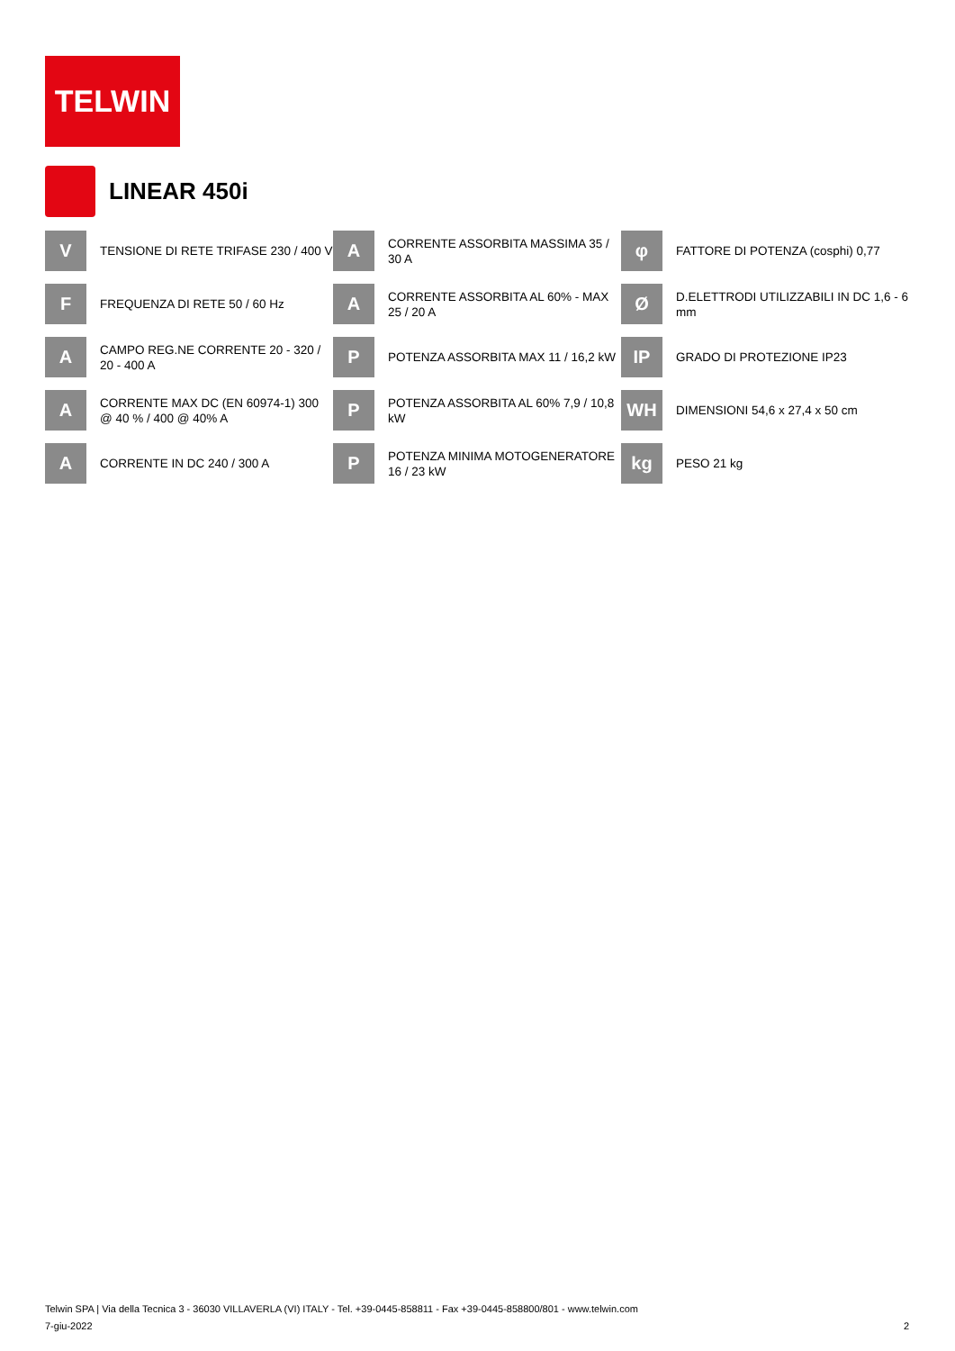TELWIN
LINEAR 450i
V
TENSIONE DI RETE TRIFASE 230 / 400 V
A
CORRENTE ASSORBITA MASSIMA 35 / 30 A
φ
FATTORE DI POTENZA (cosphi) 0,77
F
FREQUENZA DI RETE 50 / 60 Hz
A
CORRENTE ASSORBITA AL 60% - MAX 25 / 20 A
Ø
D.ELETTRODI UTILIZZABILI IN DC 1,6 - 6 mm
A
CAMPO REG.NE CORRENTE 20 - 320 / 20 - 400 A
P
POTENZA ASSORBITA MAX 11 / 16,2 kW
IP
GRADO DI PROTEZIONE IP23
A
CORRENTE MAX DC (EN 60974-1) 300 @ 40 % / 400 @ 40% A
P
POTENZA ASSORBITA AL 60% 7,9 / 10,8 kW
WH
DIMENSIONI 54,6 x 27,4 x 50 cm
A
CORRENTE IN DC 240 / 300 A
P
POTENZA MINIMA MOTOGENERATORE 16 / 23 kW
kg
PESO 21 kg
Telwin SPA | Via della Tecnica 3 - 36030 VILLAVERLA (VI) ITALY - Tel. +39-0445-858811 - Fax +39-0445-858800/801 - www.telwin.com
7-giu-2022 2